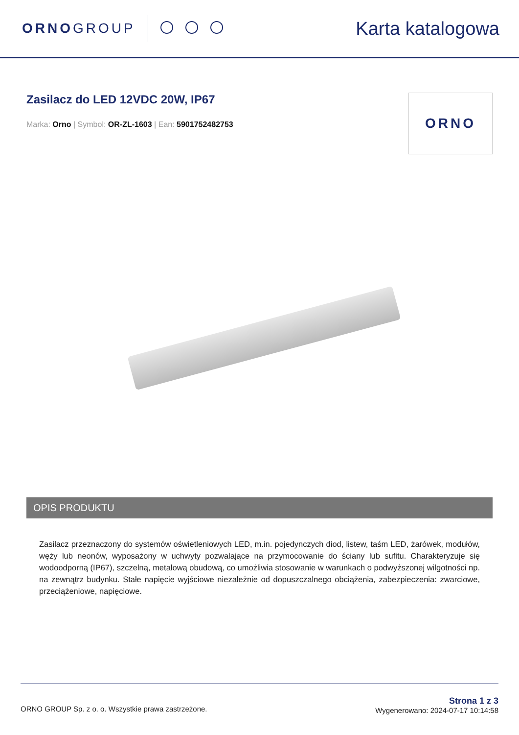ORNOGROUP
Karta katalogowa
Zasilacz do LED 12VDC 20W, IP67
Marka: Orno | Symbol: OR-ZL-1603 | Ean: 5901752482753
ORNO
OPIS PRODUKTU
Zasilacz przeznaczony do systemów oświetleniowych LED, m.in. pojedynczych diod, listew, taśm LED, żarówek, modułów, węży lub neonów, wyposażony w uchwyty pozwalające na przymocowanie do ściany lub sufitu. Charakteryzuje się wodoodporną (IP67), szczelną, metalową obudową, co umożliwia stosowanie w warunkach o podwyższonej wilgotności np. na zewnątrz budynku. Stałe napięcie wyjściowe niezależnie od dopuszczalnego obciążenia, zabezpieczenia: zwarciowe, przeciążeniowe, napięciowe.
ORNO GROUP Sp. z o. o. Wszystkie prawa zastrzeżone.
Strona 1 z 3
Wygenerowano: 2024-07-17 10:14:58